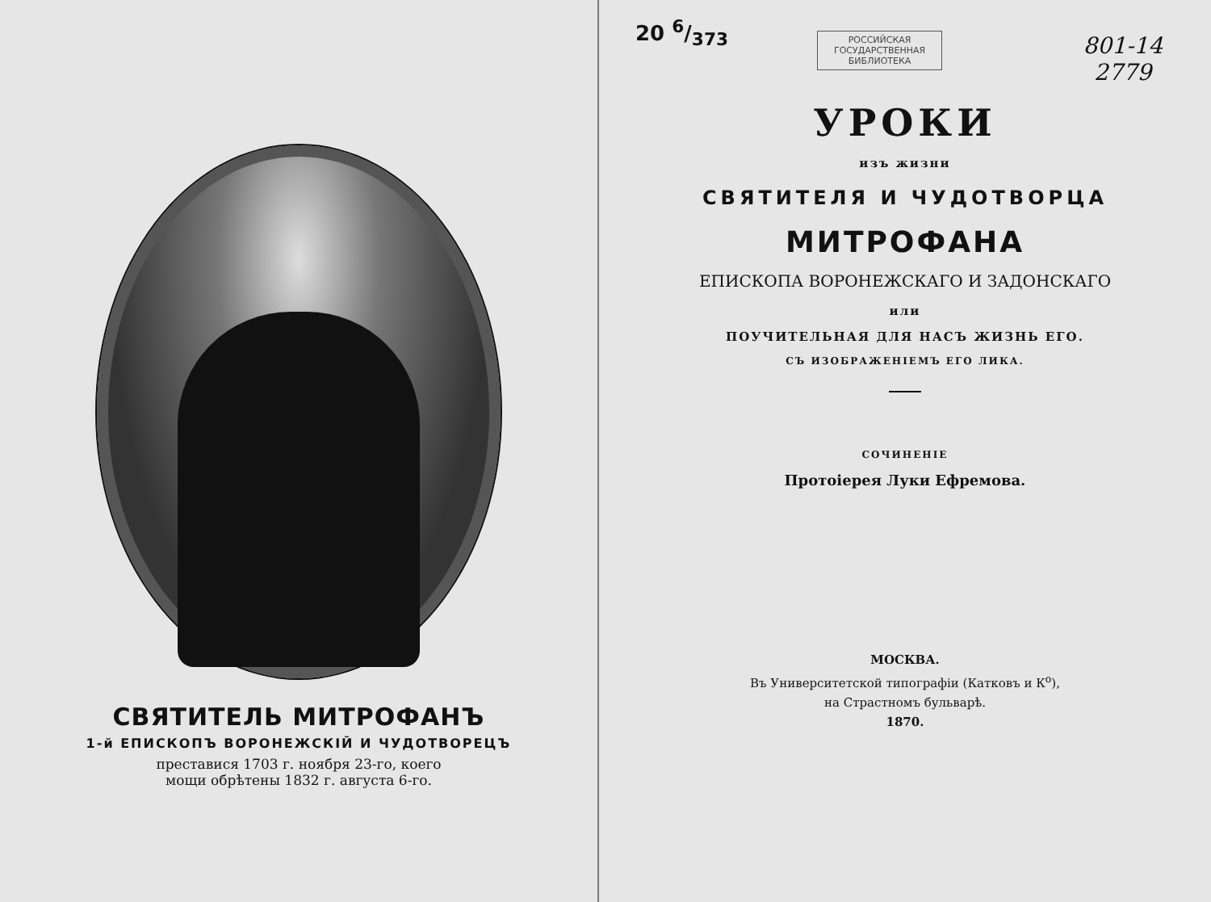СВЯТИТЕЛЬ МИТРОФАНЪ
1-й ЕПИСКОПЪ ВОРОНЕЖСКІЙ И ЧУДОТВОРЕЦЪ
преставися 1703 г. ноября 23-го, коего
мощи обрѣтены 1832 г. августа 6-го.
20 6/373
РОССИЙСКАЯ
ГОСУДАРСТВЕННАЯ
БИБЛИОТЕКА
801-14
2779
УРОКИ
изъ жизни
СВЯТИТЕЛЯ И ЧУДОТВОРЦА
МИТРОФАНА
ЕПИСКОПА ВОРОНЕЖСКАГО И ЗАДОНСКАГО
или
ПОУЧИТЕЛЬНАЯ ДЛЯ НАСЪ ЖИЗНЬ ЕГО.
СЪ ИЗОБРАЖЕНІЕМЪ ЕГО ЛИКА.
СОЧИНЕНІЕ
Протоіерея Луки Ефремова.
МОСКВА.
Въ Университетской типографіи (Катковъ и К<sup>о</sup>),
на Страстномъ бульварѣ.
1870.